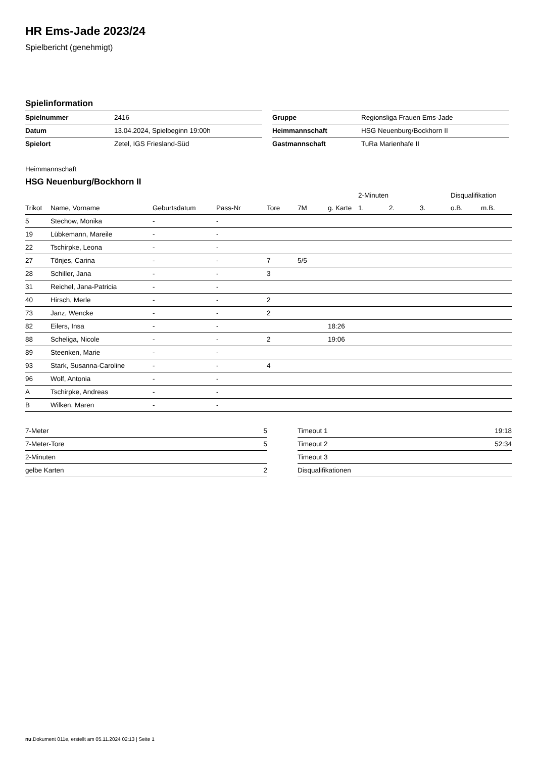HR Ems-Jade 2023/24
Spielbericht (genehmigt)
Spielinformation
| Spielnummer | 2416 |
| Datum | 13.04.2024, Spielbeginn 19:00h |
| Spielort | Zetel, IGS Friesland-Süd |
| Gruppe | Regionsliga Frauen Ems-Jade |
| Heimmannschaft | HSG Neuenburg/Bockhorn II |
| Gastmannschaft | TuRa Marienhafe II |
Heimmannschaft
HSG Neuenburg/Bockhorn II
| | | | | | | | 2-Minuten | | | Disqualifikation | |
| --- | --- | --- | --- | --- | --- | --- | --- | --- | --- | --- | --- |
| Trikot | Name, Vorname | Geburtsdatum | Pass-Nr | Tore | 7M | g. Karte | 1. | 2. | 3. | o.B. | m.B. |
| 5 | Stechow, Monika | - | - | | | | | | | | |
| 19 | Lübkemann, Mareile | - | - | | | | | | | | |
| 22 | Tschirpke, Leona | - | - | | | | | | | | |
| 27 | Tönjes, Carina | - | - | 7 | 5/5 | | | | | | |
| 28 | Schiller, Jana | - | - | 3 | | | | | | | |
| 31 | Reichel, Jana-Patricia | - | - | | | | | | | | |
| 40 | Hirsch, Merle | - | - | 2 | | | | | | | |
| 73 | Janz, Wencke | - | - | 2 | | | | | | | |
| 82 | Eilers, Insa | - | - | | | 18:26 | | | | | |
| 88 | Scheliga, Nicole | - | - | 2 | | 19:06 | | | | | |
| 89 | Steenken, Marie | - | - | | | | | | | | |
| 93 | Stark, Susanna-Caroline | - | - | 4 | | | | | | | |
| 96 | Wolf, Antonia | - | - | | | | | | | | |
| A | Tschirpke, Andreas | - | - | | | | | | | | |
| B | Wilken, Maren | - | - | | | | | | | | |
| 7-Meter | 5 |
| 7-Meter-Tore | 5 |
| 2-Minuten | |
| gelbe Karten | 2 |
| Timeout 1 | 19:18 |
| Timeout 2 | 52:34 |
| Timeout 3 | |
| Disqualifikationen | |
nu.Dokument 011e, erstellt am 05.11.2024 02:13 | Seite 1